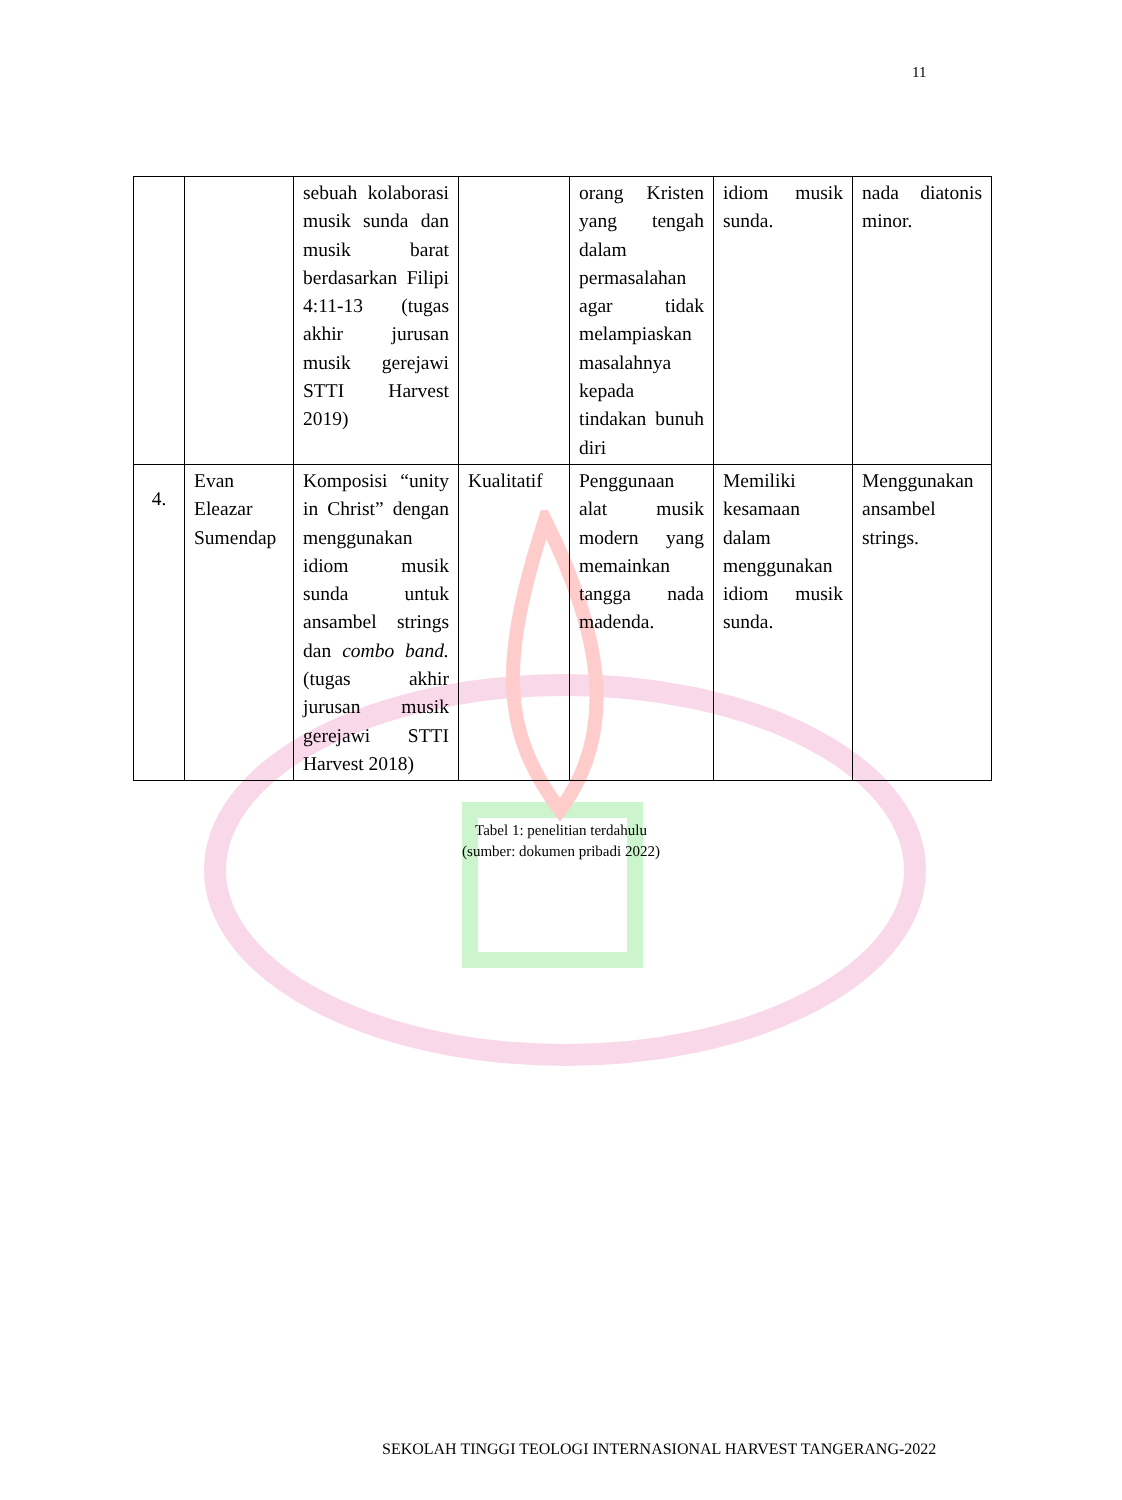11
| | | sebuah kolaborasi musik sunda dan musik barat berdasarkan Filipi 4:11-13 (tugas akhir jurusan musik gerejawi STTI Harvest 2019) | | orang Kristen yang tengah dalam permasalahan agar tidak melampiaskan masalahnya kepada tindakan bunuh diri | idiom musik sunda. | nada diatonis minor. |
| 4. | Evan Eleazar Sumendap | Komposisi “unity in Christ” dengan menggunakan idiom musik sunda untuk ansambel strings dan combo band. (tugas akhir jurusan musik gerejawi STTI Harvest 2018) | Kualitatif | Penggunaan alat musik modern yang memainkan tangga nada madenda. | Memiliki kesamaan dalam menggunakan idiom musik sunda. | Menggunakan ansambel strings. |
Tabel 1: penelitian terdahulu
(sumber: dokumen pribadi 2022)
SEKOLAH TINGGI TEOLOGI INTERNASIONAL HARVEST TANGERANG-2022